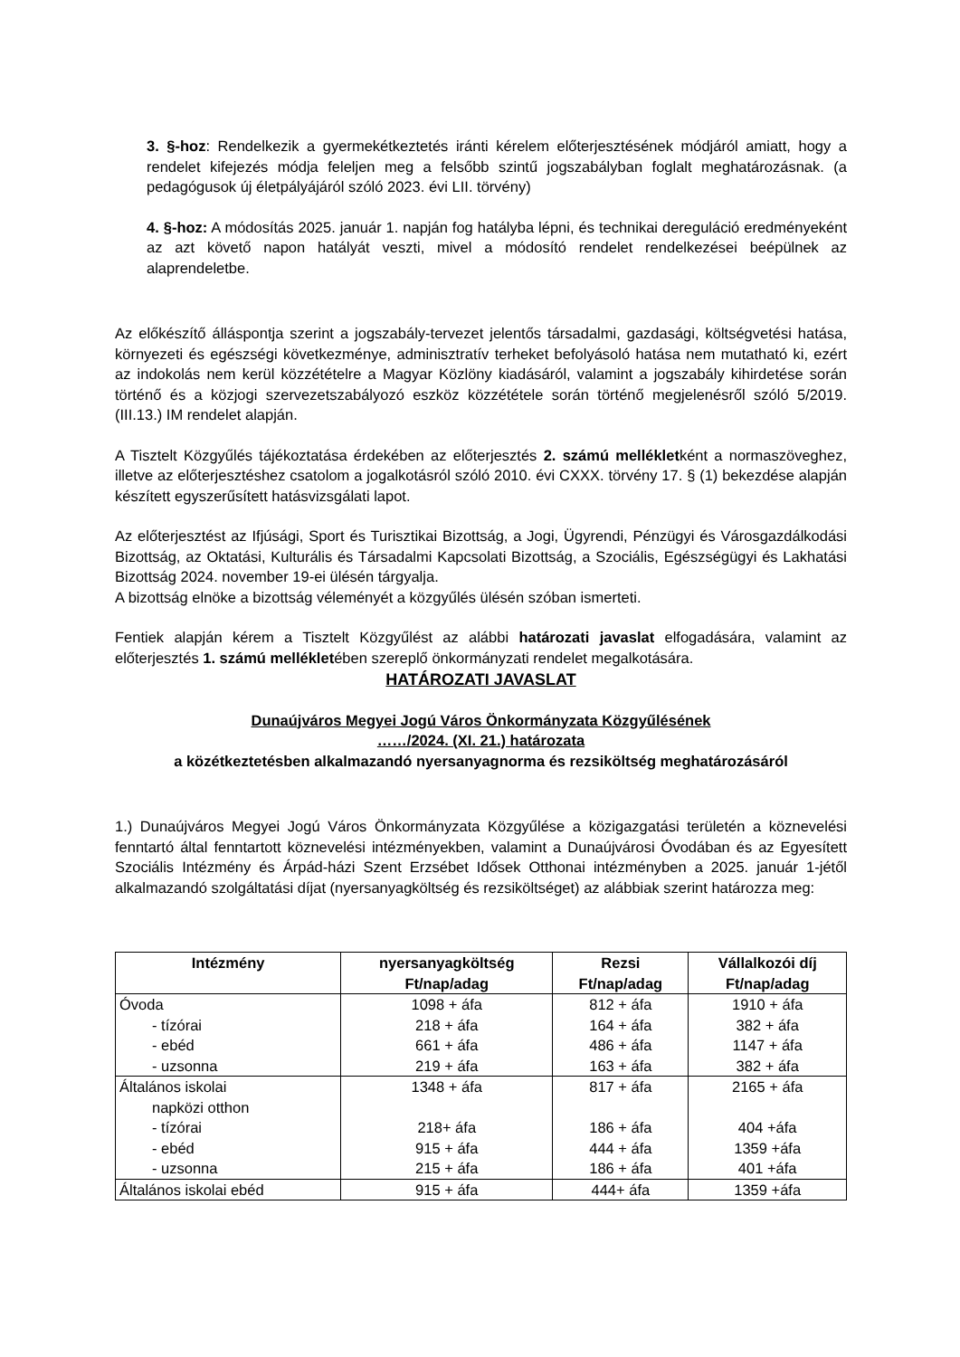3. §-hoz: Rendelkezik a gyermekétkeztetés iránti kérelem előterjesztésének módjáról amiatt, hogy a rendelet kifejezés módja feleljen meg a felsőbb szintű jogszabályban foglalt meghatározásnak. (a pedagógusok új életpályájáról szóló 2023. évi LII. törvény)
4. §-hoz: A módosítás 2025. január 1. napján fog hatályba lépni, és technikai dereguláció eredményeként az azt követő napon hatályát veszti, mivel a módosító rendelet rendelkezései beépülnek az alaprendeletbe.
Az előkészítő álláspontja szerint a jogszabály-tervezet jelentős társadalmi, gazdasági, költségvetési hatása, környezeti és egészségi következménye, adminisztratív terheket befolyásoló hatása nem mutatható ki, ezért az indokolás nem kerül közzétételre a Magyar Közlöny kiadásáról, valamint a jogszabály kihirdetése során történő és a közjogi szervezetszabályozó eszköz közzététele során történő megjelenésről szóló 5/2019. (III.13.) IM rendelet alapján.
A Tisztelt Közgyűlés tájékoztatása érdekében az előterjesztés 2. számú mellékletként a normaszöveghez, illetve az előterjesztéshez csatolom a jogalkotásról szóló 2010. évi CXXX. törvény 17. § (1) bekezdése alapján készített egyszerűsített hatásvizsgálati lapot.
Az előterjesztést az Ifjúsági, Sport és Turisztikai Bizottság, a Jogi, Ügyrendi, Pénzügyi és Városgazdálkodási Bizottság, az Oktatási, Kulturális és Társadalmi Kapcsolati Bizottság, a Szociális, Egészségügyi és Lakhatási Bizottság 2024. november 19-ei ülésén tárgyalja.
A bizottság elnöke a bizottság véleményét a közgyűlés ülésén szóban ismerteti.
Fentiek alapján kérem a Tisztelt Közgyűlést az alábbi határozati javaslat elfogadására, valamint az előterjesztés 1. számú mellékletében szereplő önkormányzati rendelet megalkotására.
HATÁROZATI JAVASLAT
Dunaújváros Megyei Jogú Város Önkormányzata Közgyűlésének
……/2024. (XI. 21.) határozata
a közétkeztetésben alkalmazandó nyersanyagnorma és rezsiköltség meghatározásáról
1.) Dunaújváros Megyei Jogú Város Önkormányzata Közgyűlése a közigazgatási területén a köznevelési fenntartó által fenntartott köznevelési intézményekben, valamint a Dunaújvárosi Óvodában és az Egyesített Szociális Intézmény és Árpád-házi Szent Erzsébet Idősek Otthonai intézményben a 2025. január 1-jétől alkalmazandó szolgáltatási díjat (nyersanyagköltség és rezsiköltséget) az alábbiak szerint határozza meg:
| Intézmény | nyersanyagköltség Ft/nap/adag | Rezsi Ft/nap/adag | Vállalkozói díj Ft/nap/adag |
| --- | --- | --- | --- |
| Óvoda | 1098 + áfa | 812 + áfa | 1910 + áfa |
| - tízórai | 218 + áfa | 164 + áfa | 382 + áfa |
| - ebéd | 661 + áfa | 486 + áfa | 1147 + áfa |
| - uzsonna | 219 + áfa | 163 + áfa | 382 + áfa |
| Általános iskolai napközi otthon | 1348 + áfa | 817 + áfa | 2165 + áfa |
| - tízórai | 218+ áfa | 186 + áfa | 404 +áfa |
| - ebéd | 915 + áfa | 444 + áfa | 1359 +áfa |
| - uzsonna | 215 + áfa | 186 + áfa | 401 +áfa |
| Általános iskolai ebéd | 915 + áfa | 444+ áfa | 1359 +áfa |